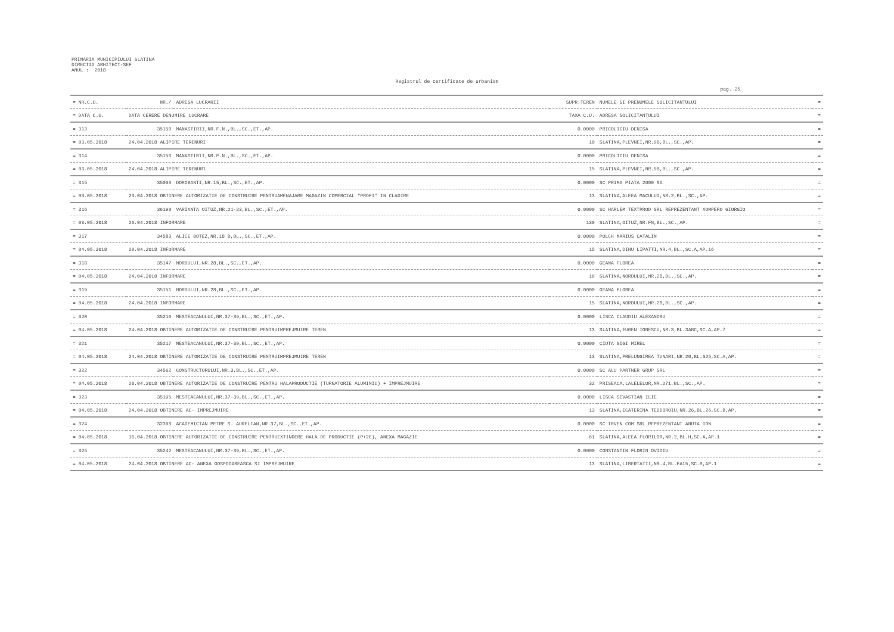PRIMARIA MUNICIPIULUI SLATINA
DIRECTIA ARHITECT-SEF
ANUL : 2018
Registrul de certificate de urbanism
pag. 25
| = NR.C.U. | NR./ | ADRESA LUCRARII | SUPR.TEREN | NUMELE SI PRENUMELE SOLICITANTULUI | = |
| --- | --- | --- | --- | --- | --- |
| = DATA C.U. | DATA CERERE DENUMIRE LUCRARE | | TAXA C.U. | ADRESA SOLICITANTULUI | = |
| = 313 | 35158 | MANASTIRII,NR.F.N.,BL.,SC.,ET.,AP. | 0.0000 | PRICOLICIU DENISA | = |
| = 03.05.2018 | 24.04.2018 ALIPIRE TERENURI | | 10 | SLATINA,PLEVNEI,NR.9B,BL.,SC.,AP. | = |
| = 314 | 35156 | MANASTIRII,NR.F.N.,BL.,SC.,ET.,AP. | 0.0000 | PRICOLICIU DENISA | = |
| = 03.05.2018 | 24.04.2018 ALIPIRE TERENURI | | 15 | SLATINA,PLEVNEI,NR.9B,BL.,SC.,AP. | = |
| = 315 | 35066 | DOROBANTI,NR.15,BL.,SC.,ET.,AP. | 0.0000 | SC PRIMA PIATA 2000 SA | = |
| = 03.05.2018 | 23.04.2018 OBTINERE AUTORIZATIE DE CONSTRUIRE PENTRUAMENAJARE MAGAZIN COMERCIAL "PROFI" IN CLADIRE | | 13 | SLATINA,ALEEA MACULUI,NR.2,BL.,SC.,AP. | = |
| = 316 | 36190 | VARIANTA OITUZ,NR.21-23,BL.,SC.,ET.,AP. | 0.0000 | SC HARLEM TEXTPROD SRL REPREZENTANT XOMPERO GIORGIO | = |
| = 03.05.2018 | 26.04.2018 INFORMARE | | 130 | SLATINA,OITUZ,NR.FN,BL.,SC.,AP. | = |
| = 317 | 34583 | ALICE BOTEZ,NR.18 B,BL.,SC.,ET.,AP. | 0.0000 | POLCH MARIUS CATALIN | = |
| = 04.05.2018 | 20.04.2018 INFORMARE | | 15 | SLATINA,DINU LIPATTI,NR.4,BL.,SC.A,AP.16 | = |
| = 318 | 35147 | NORDULUI,NR.28,BL.,SC.,ET.,AP. | 0.0000 | GEANA FLOREA | = |
| = 04.05.2018 | 24.04.2018 INFORMARE | | 16 | SLATINA,NORDULUI,NR.28,BL.,SC.,AP. | = |
| = 319 | 35151 | NORDULUI,NR.28,BL.,SC.,ET.,AP. | 0.0000 | GEANA FLOREA | = |
| = 04.05.2018 | 24.04.2018 INFORMARE | | 15 | SLATINA,NORDULUI,NR.28,BL.,SC.,AP. | = |
| = 320 | 35216 | MESTEACANULUI,NR.37-39,BL.,SC.,ET.,AP. | 0.0000 | LISCA CLAUDIU ALEXANDRU | = |
| = 04.05.2018 | 24.04.2018 OBTINERE AUTORIZATIE DE CONSTRUIRE PENTRUIMPREJMUIRE TEREN | | 13 | SLATINA,EUGEN IONESCU,NR.3,BL.3ABC,SC.A,AP.7 | = |
| = 321 | 35217 | MESTEACANULUI,NR.37-39,BL.,SC.,ET.,AP. | 0.0000 | CIUTA GIGI MIREL | = |
| = 04.05.2018 | 24.04.2018 OBTINERE AUTORIZATIE DE CONSTRUIRE PENTRUIMPREJMUIRE TEREN | | 13 | SLATINA,PRELUNGIREA TUNARI,NR.20,BL.S25,SC.A,AP. | = |
| = 322 | 34562 | CONSTRUCTORULUI,NR.3,BL.,SC.,ET.,AP. | 0.0000 | SC ALU PARTNER GRUP SRL | = |
| = 04.05.2018 | 20.04.2018 OBTINERE AUTORIZATIE DE CONSTRUIRE PENTRU HALAPRODUCTIE (TURNATORIE ALUMINIU) + IMPREJMUIRE | | 32 | PRISEACA,LALELELOR,NR.271,BL.,SC.,AP. | = |
| = 323 | 35195 | MESTEACANULUI,NR.37-39,BL.,SC.,ET.,AP. | 0.0000 | LISCA SEVASTIAN ILIE | = |
| = 04.05.2018 | 24.04.2018 OBTINERE AC- IMPREJMUIRE | | 13 | SLATINA,ECATERINA TEODOROIU,NR.26,BL.26,SC.B,AP. | = |
| = 324 | 32398 | ACADEMICIAN PETRE S. AURELIAN,NR.37,BL.,SC.,ET.,AP. | 0.0000 | SC IRVEN COM SRL REPREZENTANT ANUTA ION | = |
| = 04.05.2018 | 16.04.2018 OBTINERE AUTORIZATIE DE CONSTRUIRE PENTRUEXTINDERE HALA DE PRODUCTIE (P+2E), ANEXA MAGAZIE | | 61 | SLATINA,ALEEA FLORILOR,NR.2,BL.H,SC.A,AP.1 | = |
| = 325 | 35242 | MESTEACANULUI,NR.37-39,BL.,SC.,ET.,AP. | 0.0000 | CONSTANTIN FLORIN OVIDIU | = |
| = 04.05.2018 | 24.04.2018 OBTINERE AC- ANEXA GOSPODAREASCA SI IMPREJMUIRE | | 13 | SLATINA,LIBERTATII,NR.4,BL.FA15,SC.B,AP.1 | = |